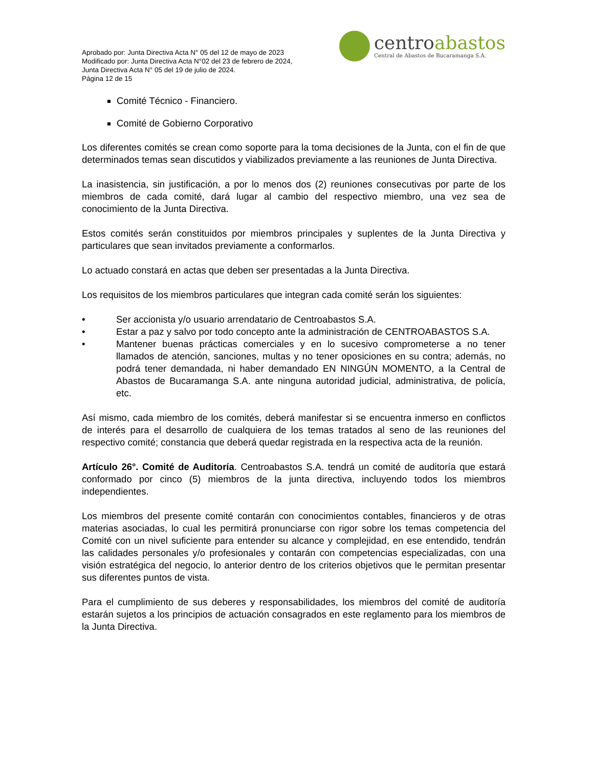Aprobado por: Junta Directiva Acta N° 05 del 12 de mayo de 2023
Modificado por: Junta Directiva Acta N°02 del 23 de febrero de 2024,
Junta Directiva Acta N° 05 del 19 de julio de 2024.
Página 12 de 15
centroabastos
Central de Abastos de Bucaramanga S.A.
Comité Técnico - Financiero.
Comité de Gobierno Corporativo
Los diferentes comités se crean como soporte para la toma decisiones de la Junta, con el fin de que determinados temas sean discutidos y viabilizados previamente a las reuniones de Junta Directiva.
La inasistencia, sin justificación, a por lo menos dos (2) reuniones consecutivas por parte de los miembros de cada comité, dará lugar al cambio del respectivo miembro, una vez sea de conocimiento de la Junta Directiva.
Estos comités serán constituidos por miembros principales y suplentes de la Junta Directiva y particulares que sean invitados previamente a conformarlos.
Lo actuado constará en actas que deben ser presentadas a la Junta Directiva.
Los requisitos de los miembros particulares que integran cada comité serán los siguientes:
• Ser accionista y/o usuario arrendatario de Centroabastos S.A.
• Estar a paz y salvo por todo concepto ante la administración de CENTROABASTOS S.A.
• Mantener buenas prácticas comerciales y en lo sucesivo comprometerse a no tener llamados de atención, sanciones, multas y no tener oposiciones en su contra; además, no podrá tener demandada, ni haber demandado EN NINGÚN MOMENTO, a la Central de Abastos de Bucaramanga S.A. ante ninguna autoridad judicial, administrativa, de policía, etc.
Así mismo, cada miembro de los comités, deberá manifestar si se encuentra inmerso en conflictos de interés para el desarrollo de cualquiera de los temas tratados al seno de las reuniones del respectivo comité; constancia que deberá quedar registrada en la respectiva acta de la reunión.
Artículo 26°. Comité de Auditoría. Centroabastos S.A. tendrá un comité de auditoría que estará conformado por cinco (5) miembros de la junta directiva, incluyendo todos los miembros independientes.
Los miembros del presente comité contarán con conocimientos contables, financieros y de otras materias asociadas, lo cual les permitirá pronunciarse con rigor sobre los temas competencia del Comité con un nivel suficiente para entender su alcance y complejidad, en ese entendido, tendrán las calidades personales y/o profesionales y contarán con competencias especializadas, con una visión estratégica del negocio, lo anterior dentro de los criterios objetivos que le permitan presentar sus diferentes puntos de vista.
Para el cumplimiento de sus deberes y responsabilidades, los miembros del comité de auditoría estarán sujetos a los principios de actuación consagrados en este reglamento para los miembros de la Junta Directiva.